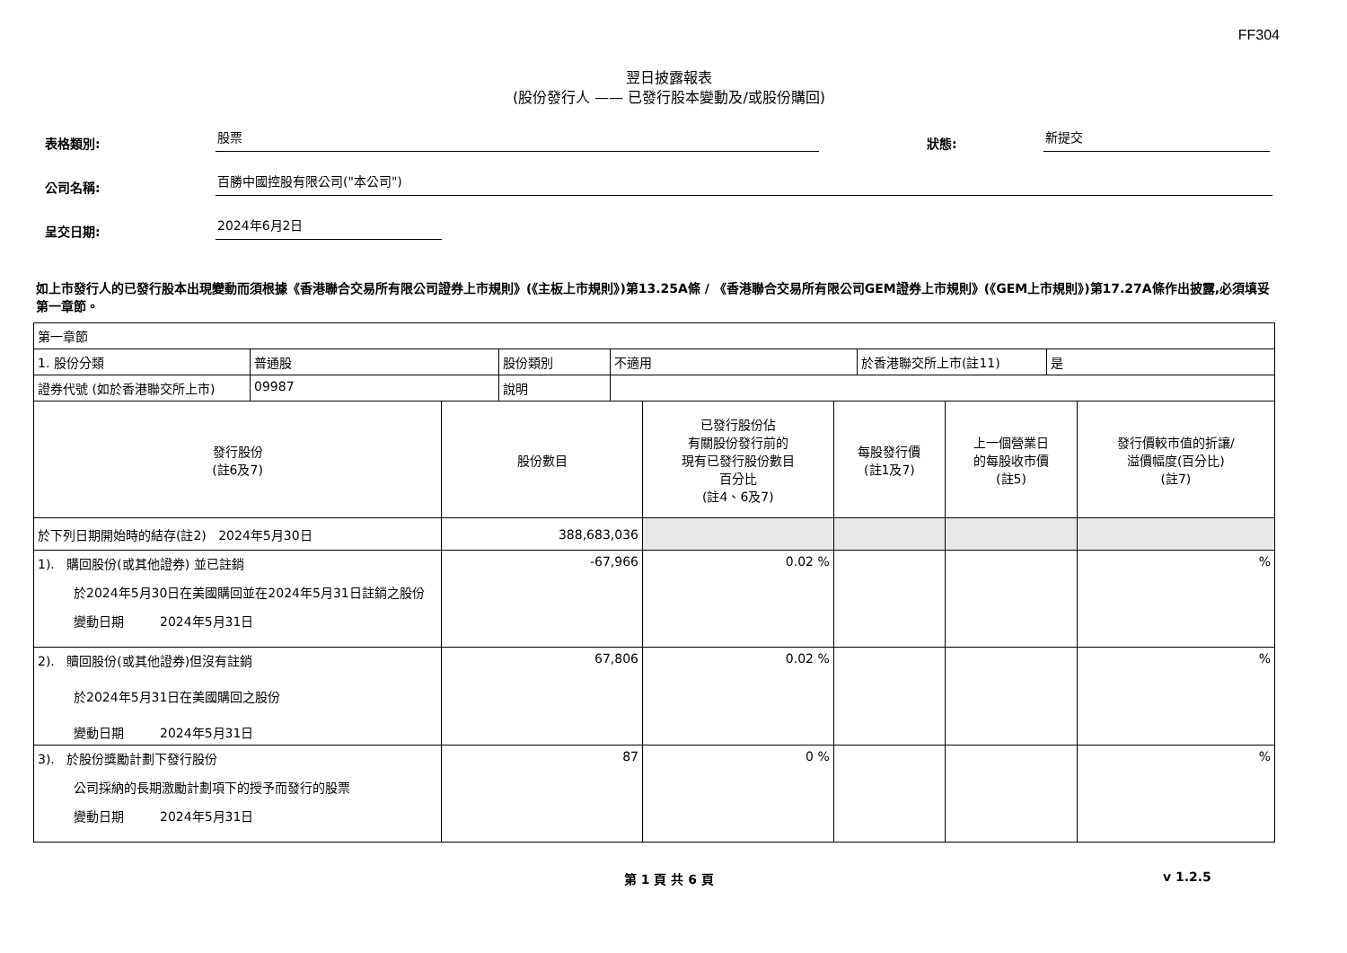FF304
翌日披露報表
(股份發行人 —— 已發行股本變動及/或股份購回)
表格類別:
股票
狀態:
新提交
公司名稱:
百勝中國控股有限公司("本公司")
呈交日期:
2024年6月2日
如上市發行人的已發行股本出現變動而須根據《香港聯合交易所有限公司證券上市規則》(《主板上市規則》)第13.25A條 / 《香港聯合交易所有限公司GEM證券上市規則》(《GEM上市規則》)第17.27A條作出披露,必須填妥第一章節。
| 第一章節 | | | | | |
| / 1. 股份分類 / 普通股 / 股份類別 / 不適用 / 於香港聯交所上市(註11) / 是 / / 證券代號 (如於香港聯交所上市) / 09987 / 說明 / / / / | | | | | |
| 發行股份 (註6及7) | 股份數目 | 已發行股份佔 有關股份發行前的 現有已發行股份數目 百分比 (註4、6及7) | 每股發行價 (註1及7) | 上一個營業日 的每股收市價 (註5) | 發行價較市值的折讓/ 溢價幅度(百分比) (註7) |
| 於下列日期開始時的結存(註2) 2024年5月30日 | 388,683,036 | | | | |
| 1). 購回股份(或其他證券) 並已註銷 於2024年5月30日在美國購回並在2024年5月31日註銷之股份 變動日期 2024年5月31日 | -67,966 | 0.02 % | | | % |
| 2). 贖回股份(或其他證券)但沒有註銷 於2024年5月31日在美國購回之股份 變動日期 2024年5月31日 | 67,806 | 0.02 % | | | % |
| 3). 於股份獎勵計劃下發行股份 公司採納的長期激勵計劃項下的授予而發行的股票 變動日期 2024年5月31日 | 87 | 0 % | | | % |
第 1 頁 共 6 頁 v 1.2.5